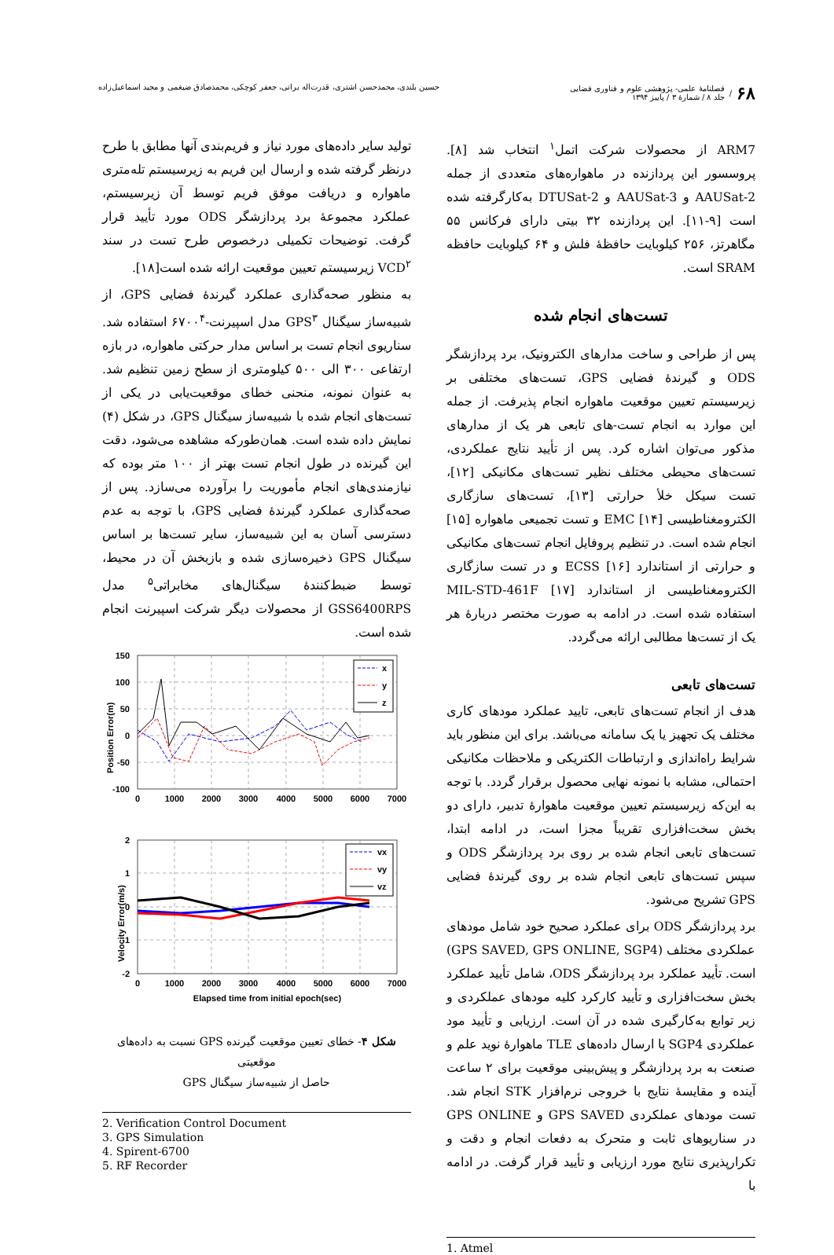۶۸ / فصلنامهٔ علمی- پژوهشی علوم و فناوری فضایی
جلد ۸ / شمارهٔ ۳ / پاییز ۱۳۹۴
حسین بلندی، محمدحسن اشتری، قدرت‌اله براتی، جعفر کوچکی، محمدصادق ضیغمی و مجید اسماعیل‌زاده
ARM7 از محصولات شرکت اتمل<sup>۱</sup> انتخاب شد [۸]. پروسسور این پردازنده در ماهواره‌های متعددی از جمله AAUSat-2 و AAUSat-3 و DTUSat-2 به‌کارگرفته شده است [۹-۱۱]. این پردازنده ۳۲ بیتی دارای فرکانس ۵۵ مگاهرتز، ۲۵۶ کیلوبایت حافظهٔ فلش و ۶۴ کیلوبایت حافظه SRAM است.
تست‌های انجام شده
پس از طراحی و ساخت مدارهای الکترونیک، برد پردازشگر ODS و گیرندهٔ فضایی GPS، تست‌های مختلفی بر زیرسیستم تعیین موقعیت ماهواره انجام پذیرفت. از جمله این موارد به انجام تست-های تابعی هر یک از مدارهای مذکور می‌توان اشاره کرد. پس از تأیید نتایج عملکردی، تست‌های محیطی مختلف نظیر تست‌های مکانیکی [۱۲]، تست سیکل خلأ حرارتی [۱۳]، تست‌های سازگاری الکترومغناطیسی EMC [۱۴] و تست تجمیعی ماهواره [۱۵] انجام شده است. در تنظیم پروفایل انجام تست‌های مکانیکی و حرارتی از استاندارد ECSS [۱۶] و در تست سازگاری الکترومغناطیسی از استاندارد MIL-STD-461F [۱۷] استفاده شده است. در ادامه به صورت مختصر دربارهٔ هر یک از تست‌ها مطالبی ارائه می‌گردد.
تست‌های تابعی
هدف از انجام تست‌های تابعی، تایید عملکرد مودهای کاری مختلف یک تجهیز یا یک سامانه می‌باشد. برای این منظور باید شرایط راه‌اندازی و ارتباطات الکتریکی و ملاحظات مکانیکی احتمالی، مشابه با نمونه نهایی محصول برقرار گردد. با توجه به این‌که زیرسیستم تعیین موقعیت ماهوارهٔ تدبیر، دارای دو بخش سخت‌افزاری تقریباً مجزا است، در ادامه ابتدا، تست‌های تابعی انجام شده بر روی برد پردازشگر ODS و سپس تست‌های تابعی انجام شده بر روی گیرندهٔ فضایی GPS تشریح می‌شود.
برد پردازشگر ODS برای عملکرد صحیح خود شامل مودهای عملکردی مختلف (GPS SAVED, GPS ONLINE, SGP4) است. تأیید عملکرد برد پردازشگر ODS، شامل تأیید عملکرد بخش سخت‌افزاری و تأیید کارکرد کلیه مودهای عملکردی و زیر توابع به‌کارگیری شده در آن است. ارزیابی و تأیید مود عملکردی SGP4 با ارسال داده‌های TLE ماهوارهٔ نوید علم و صنعت به برد پردازشگر و پیش‌بینی موقعیت برای ۲ ساعت آینده و مقایسهٔ نتایج با خروجی نرم‌افزار STK انجام شد. تست مودهای عملکردی GPS SAVED و GPS ONLINE در سناریوهای ثابت و متحرک به دفعات انجام و دقت و تکرارپذیری نتایج مورد ارزیابی و تأیید قرار گرفت. در ادامه با
1. Atmel
تولید سایر داده‌های مورد نیاز و فریم‌بندی آنها مطابق با طرح درنظر گرفته شده و ارسال این فریم به زیرسیستم تله‌متری ماهواره و دریافت موفق فریم توسط آن زیرسیستم، عملکرد مجموعهٔ برد پردازشگر ODS مورد تأیید قرار گرفت. توضیحات تکمیلی درخصوص طرح تست در سند VCD<sup>۲</sup> زیرسیستم تعیین موقعیت ارائه شده است[۱۸].
به منظور صحه‌گذاری عملکرد گیرندهٔ فضایی GPS، از شبیه‌ساز سیگنال GPS<sup>۳</sup> مدل اسپیرنت-۶۷۰۰<sup>۴</sup> استفاده شد. سناریوی انجام تست بر اساس مدار حرکتی ماهواره، در بازه ارتفاعی ۳۰۰ الی ۵۰۰ کیلومتری از سطح زمین تنظیم شد. به عنوان نمونه، منحنی خطای موقعیت‌یابی در یکی از تست‌های انجام شده با شبیه‌ساز سیگنال GPS، در شکل (۴) نمایش داده شده است. همان‌طورکه مشاهده می‌شود، دقت این گیرنده در طول انجام تست بهتر از ۱۰۰ متر بوده که نیازمندی‌های انجام مأموریت را برآورده می‌سازد. پس از صحه‌گذاری عملکرد گیرندهٔ فضایی GPS، با توجه به عدم دسترسی آسان به این شبیه‌ساز، سایر تست‌ها بر اساس سیگنال GPS ذخیره‌سازی شده و بازبخش آن در محیط، توسط ضبط‌کنندهٔ سیگنال‌های مخابراتی<sup>۵</sup> مدل GSS6400RPS از محصولات دیگر شرکت اسپیرنت انجام شده است.
150
100
50
0
-50
-100
0
1000
2000
3000
4000
5000
6000
7000
Position Error(m)
x
y
z
2
1
0
-1
-2
0
1000
2000
3000
4000
5000
6000
7000
Elapsed time from initial epoch(sec)
Velocity Error(m/s)
vx
vy
vz
شکل ۴- خطای تعیین موقعیت گیرنده GPS نسبت به داده‌های موقعیتی
حاصل از شبیه‌ساز سیگنال GPS
2. Verification Control Document
3. GPS Simulation
4. Spirent-6700
5. RF Recorder